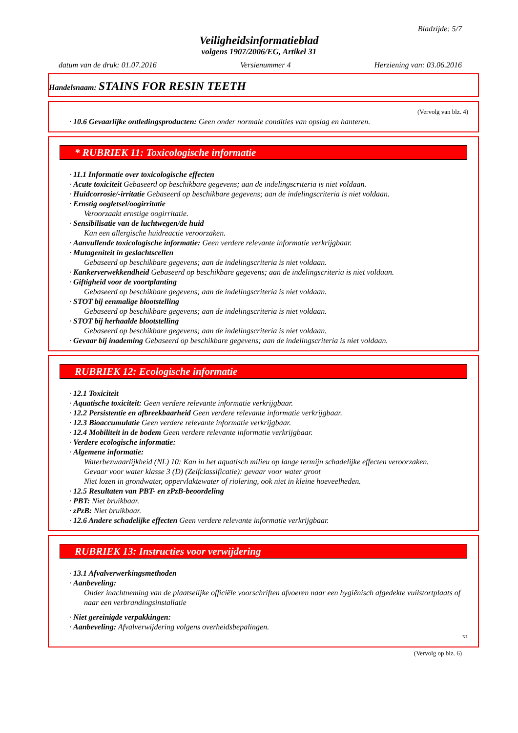Bladzijde: 5/7
Veiligheidsinformatieblad
volgens 1907/2006/EG, Artikel 31
datum van de druk: 01.07.2016 Versienummer 4 Herziening van: 03.06.2016
Handelsnaam: STAINS FOR RESIN TEETH
(Vervolg van blz. 4)
· 10.6 Gevaarlijke ontledingsproducten: Geen onder normale condities van opslag en hanteren.
* RUBRIEK 11: Toxicologische informatie
· 11.1 Informatie over toxicologische effecten
· Acute toxiciteit Gebaseerd op beschikbare gegevens; aan de indelingscriteria is niet voldaan.
· Huidcorrosie/-irritatie Gebaseerd op beschikbare gegevens; aan de indelingscriteria is niet voldaan.
· Ernstig oogletsel/oogirritatie
Veroorzaakt ernstige oogirritatie.
· Sensibilisatie van de luchtwegen/de huid
Kan een allergische huidreactie veroorzaken.
· Aanvullende toxicologische informatie: Geen verdere relevante informatie verkrijgbaar.
· Mutageniteit in geslachtscellen
Gebaseerd op beschikbare gegevens; aan de indelingscriteria is niet voldaan.
· Kankerverwekkendheid Gebaseerd op beschikbare gegevens; aan de indelingscriteria is niet voldaan.
· Giftigheid voor de voortplanting
Gebaseerd op beschikbare gegevens; aan de indelingscriteria is niet voldaan.
· STOT bij eenmalige blootstelling
Gebaseerd op beschikbare gegevens; aan de indelingscriteria is niet voldaan.
· STOT bij herhaalde blootstelling
Gebaseerd op beschikbare gegevens; aan de indelingscriteria is niet voldaan.
· Gevaar bij inademing Gebaseerd op beschikbare gegevens; aan de indelingscriteria is niet voldaan.
RUBRIEK 12: Ecologische informatie
· 12.1 Toxiciteit
· Aquatische toxiciteit: Geen verdere relevante informatie verkrijgbaar.
· 12.2 Persistentie en afbreekbaarheid Geen verdere relevante informatie verkrijgbaar.
· 12.3 Bioaccumulatie Geen verdere relevante informatie verkrijgbaar.
· 12.4 Mobiliteit in de bodem Geen verdere relevante informatie verkrijgbaar.
· Verdere ecologische informatie:
· Algemene informatie:
Waterbezwaarlijkheid (NL) 10: Kan in het aquatisch milieu op lange termijn schadelijke effecten veroorzaken.
Gevaar voor water klasse 3 (D) (Zelfclassificatie): gevaar voor water groot
Niet lozen in grondwater, oppervlaktewater of riolering, ook niet in kleine hoeveelheden.
· 12.5 Resultaten van PBT- en zPzB-beoordeling
· PBT: Niet bruikbaar.
· zPzB: Niet bruikbaar.
· 12.6 Andere schadelijke effecten Geen verdere relevante informatie verkrijgbaar.
RUBRIEK 13: Instructies voor verwijdering
· 13.1 Afvalverwerkingsmethoden
· Aanbeveling:
Onder inachtneming van de plaatselijke officiële voorschriften afvoeren naar een hygiënisch afgedekte vuilstortplaats of naar een verbrandingsinstallatie
· Niet gereinigde verpakkingen:
· Aanbeveling: Afvalverwijdering volgens overheidsbepalingen.
NL
(Vervolg op blz. 6)